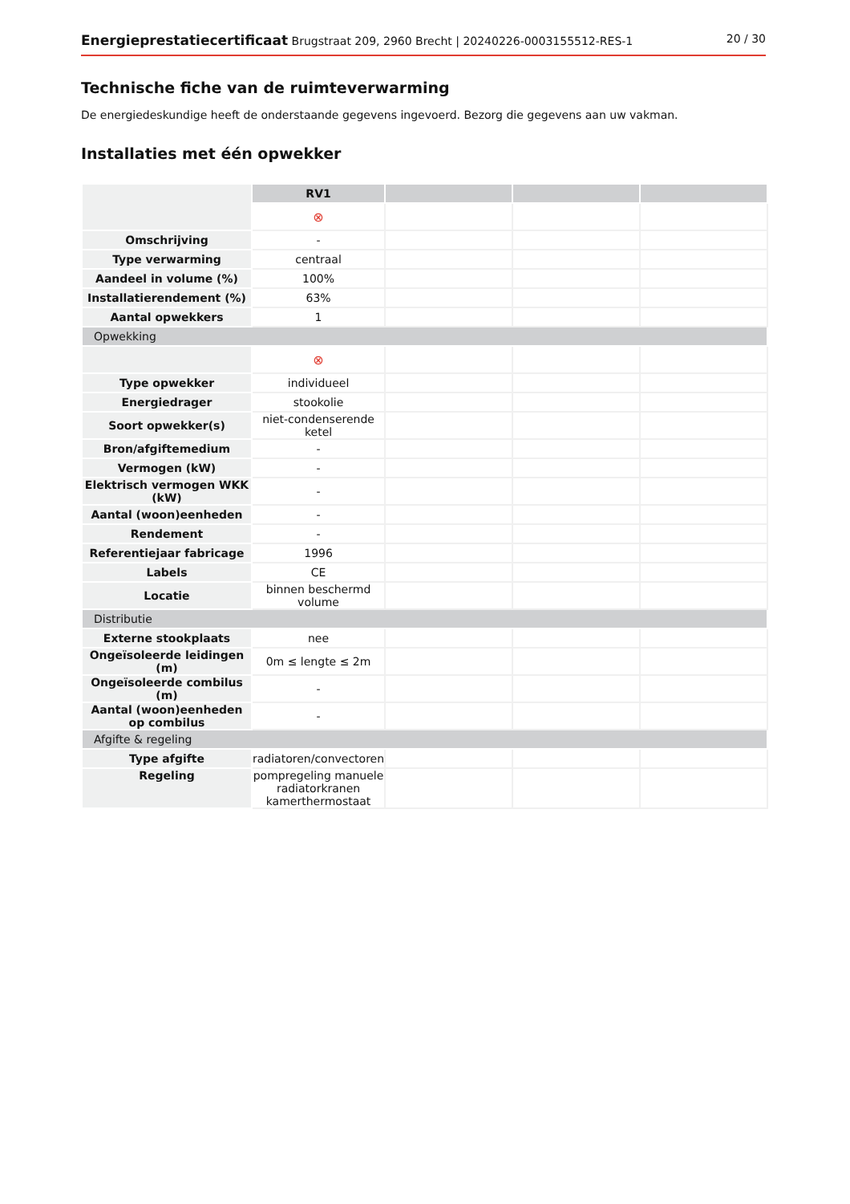Energieprestatiecertificaat Brugstraat 209, 2960 Brecht | 20240226-0003155512-RES-1 20 / 30
Technische fiche van de ruimteverwarming
De energiedeskundige heeft de onderstaande gegevens ingevoerd. Bezorg die gegevens aan uw vakman.
Installaties met één opwekker
| | RV1 | | | |
| | ⊗ | | | |
| Omschrijving | - | | | |
| Type verwarming | centraal | | | |
| Aandeel in volume (%) | 100% | | | |
| Installatierendement (%) | 63% | | | |
| Aantal opwekkers | 1 | | | |
| Opwekking | | | | |
| | ⊗ | | | |
| Type opwekker | individueel | | | |
| Energiedrager | stookolie | | | |
| Soort opwekker(s) | niet-condenserende ketel | | | |
| Bron/afgiftemedium | - | | | |
| Vermogen (kW) | - | | | |
| Elektrisch vermogen WKK (kW) | - | | | |
| Aantal (woon)eenheden | - | | | |
| Rendement | - | | | |
| Referentiejaar fabricage | 1996 | | | |
| Labels | CE | | | |
| Locatie | binnen beschermd volume | | | |
| Distributie | | | | |
| Externe stookplaats | nee | | | |
| Ongeïsoleerde leidingen (m) | 0m ≤ lengte ≤ 2m | | | |
| Ongeïsoleerde combilus (m) | - | | | |
| Aantal (woon)eenheden op combilus | - | | | |
| Afgifte & regeling | | | | |
| Type afgifte | radiatoren/convectoren | | | |
| Regeling | pompregeling manuele radiatorkranen kamerthermostaat | | | |